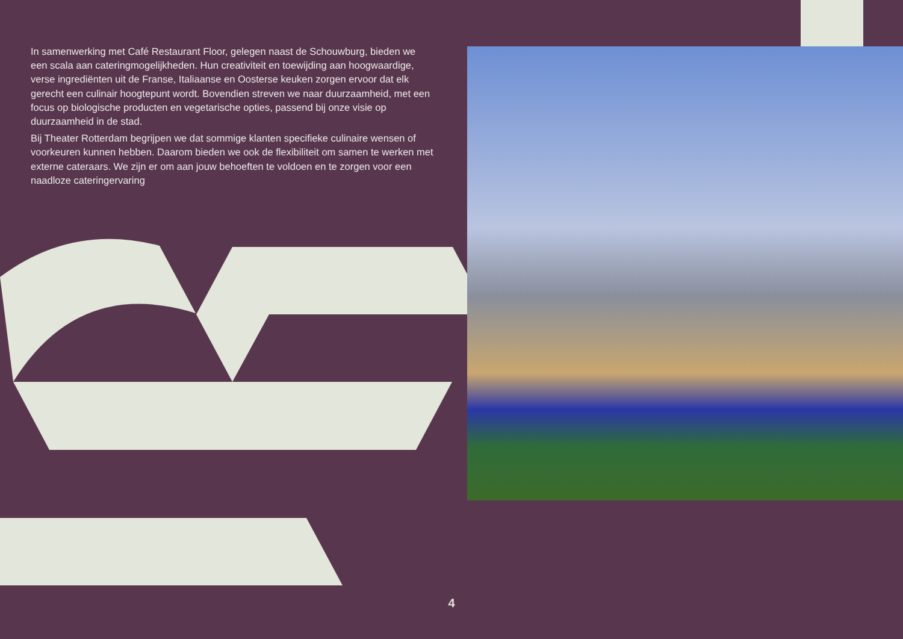In samenwerking met Café Restaurant Floor, gelegen naast de Schouwburg, bieden we een scala aan cateringmogelijkheden. Hun creativiteit en toewijding aan hoogwaardige, verse ingrediënten uit de Franse, Italiaanse en Oosterse keuken zorgen ervoor dat elk gerecht een culinair hoogtepunt wordt. Bovendien streven we naar duurzaamheid, met een focus op biologische producten en vegetarische opties, passend bij onze visie op duurzaamheid in de stad.
Bij Theater Rotterdam begrijpen we dat sommige klanten specifieke culinaire wensen of voorkeuren kunnen hebben. Daarom bieden we ook de flexibiliteit om samen te werken met externe cateraars. We zijn er om aan jouw behoeften te voldoen en te zorgen voor een naadloze cateringervaring
4